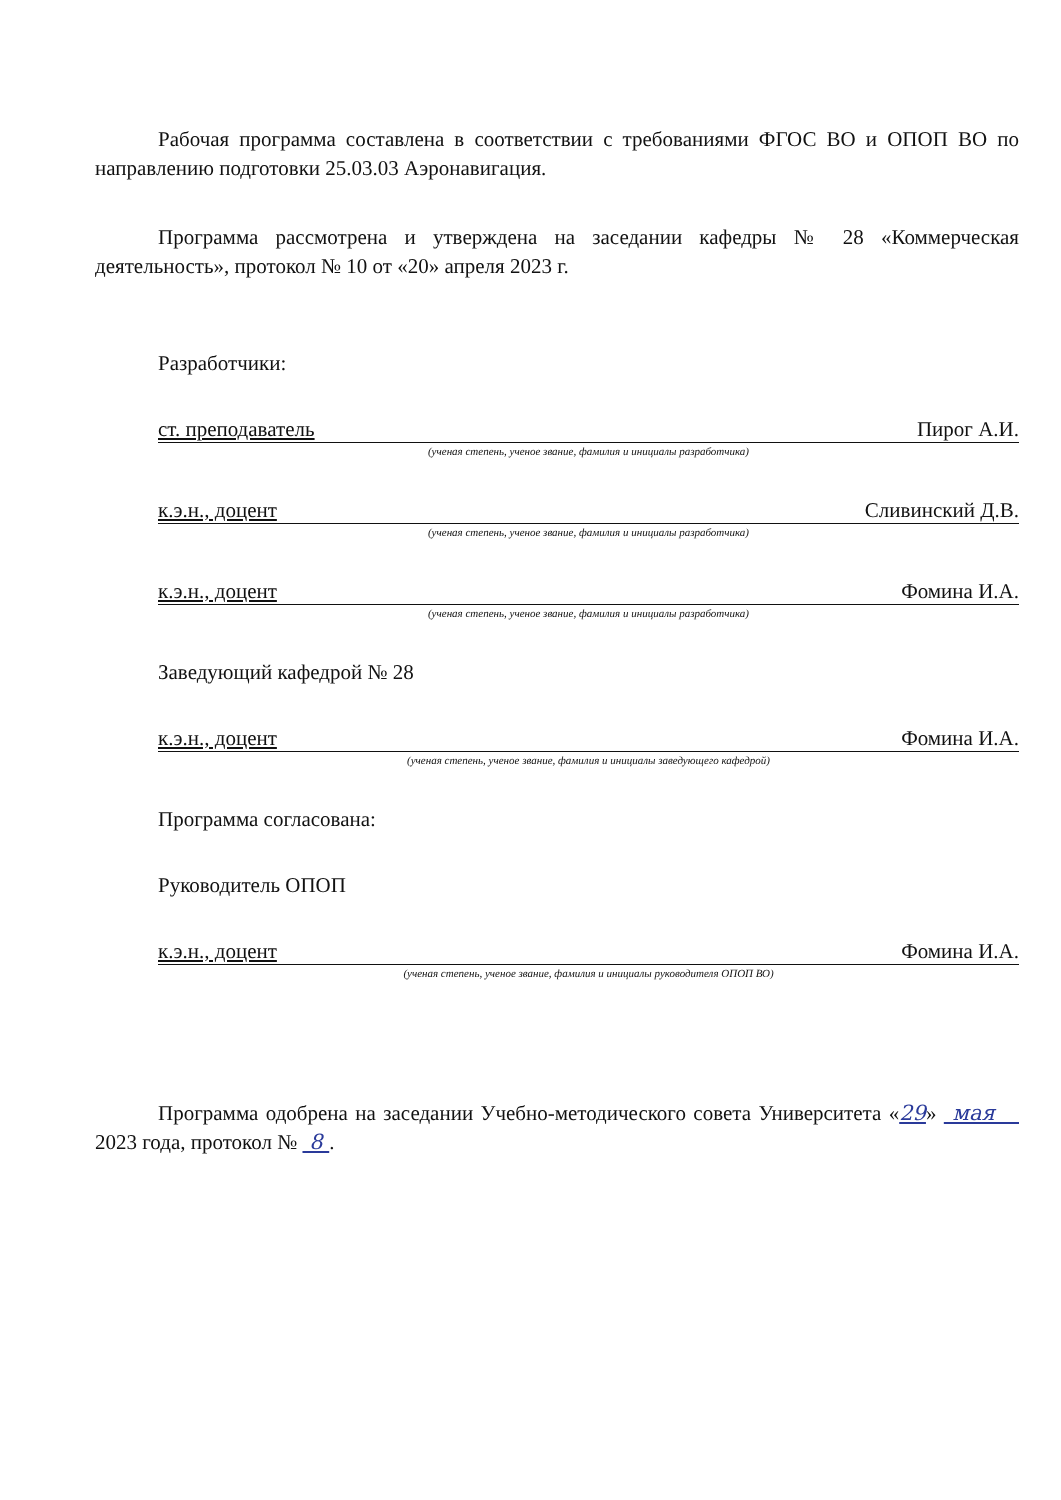Рабочая программа составлена в соответствии с требованиями ФГОС ВО и ОПОП ВО по направлению подготовки 25.03.03 Аэронавигация.
Программа рассмотрена и утверждена на заседании кафедры № 28 «Коммерческая деятельность», протокол № 10 от «20» апреля 2023 г.
Разработчики:
ст. преподаватель Пирог А.И.
(ученая степень, ученое звание, фамилия и инициалы разработчика)
к.э.н., доцент Сливинский Д.В.
(ученая степень, ученое звание, фамилия и инициалы разработчика)
к.э.н., доцент Фомина И.А.
(ученая степень, ученое звание, фамилия и инициалы разработчика)
Заведующий кафедрой № 28
к.э.н., доцент Фомина И.А.
(ученая степень, ученое звание, фамилия и инициалы заведующего кафедрой)
Программа согласована:
Руководитель ОПОП
к.э.н., доцент Фомина И.А.
(ученая степень, ученое звание, фамилия и инициалы руководителя ОПОП ВО)
Программа одобрена на заседании Учебно-методического совета Университета «29» мая 2023 года, протокол № 8 .